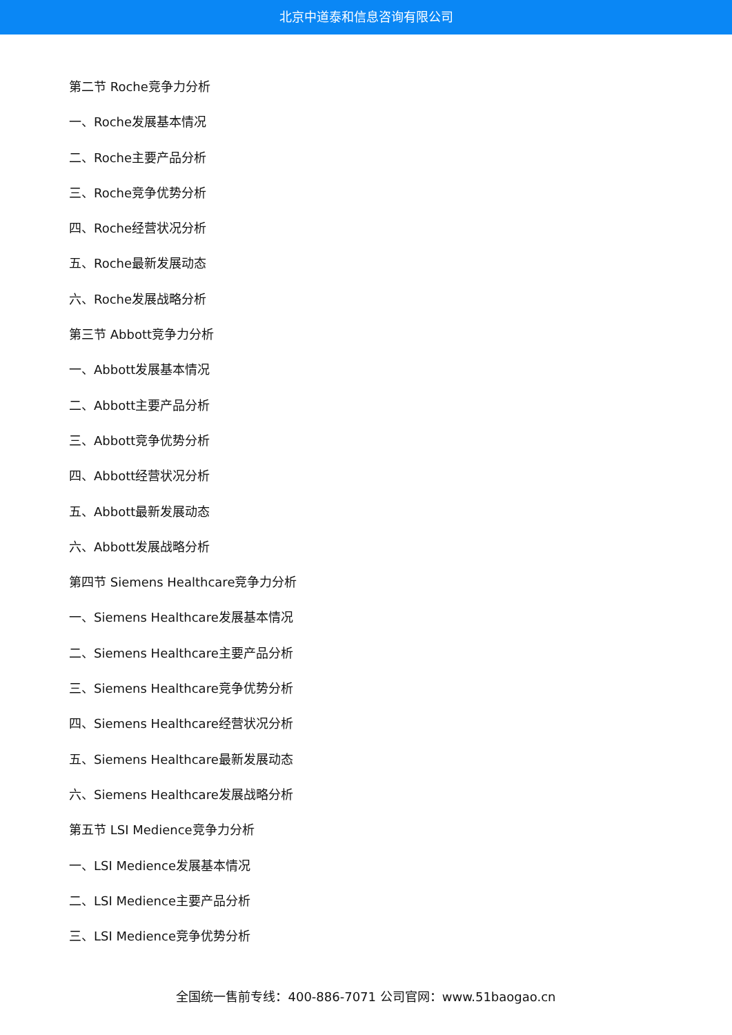北京中道泰和信息咨询有限公司
第二节 Roche竞争力分析
一、Roche发展基本情况
二、Roche主要产品分析
三、Roche竞争优势分析
四、Roche经营状况分析
五、Roche最新发展动态
六、Roche发展战略分析
第三节 Abbott竞争力分析
一、Abbott发展基本情况
二、Abbott主要产品分析
三、Abbott竞争优势分析
四、Abbott经营状况分析
五、Abbott最新发展动态
六、Abbott发展战略分析
第四节 Siemens Healthcare竞争力分析
一、Siemens Healthcare发展基本情况
二、Siemens Healthcare主要产品分析
三、Siemens Healthcare竞争优势分析
四、Siemens Healthcare经营状况分析
五、Siemens Healthcare最新发展动态
六、Siemens Healthcare发展战略分析
第五节 LSI Medience竞争力分析
一、LSI Medience发展基本情况
二、LSI Medience主要产品分析
三、LSI Medience竞争优势分析
全国统一售前专线：400-886-7071 公司官网：www.51baogao.cn